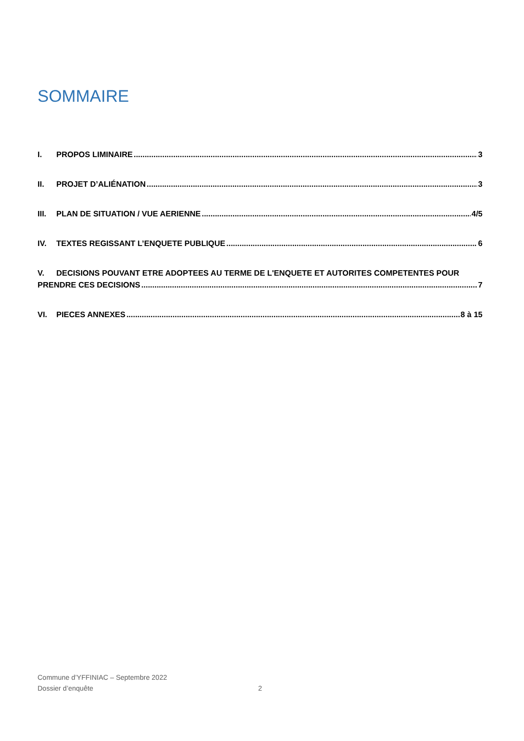SOMMAIRE
I. PROPOS LIMINAIRE 3
II. PROJET D’ALIÉNATION 3
III. PLAN DE SITUATION / VUE AERIENNE 4/5
IV. TEXTES REGISSANT L’ENQUETE PUBLIQUE 6
V. DECISIONS POUVANT ETRE ADOPTEES AU TERME DE L'ENQUETE ET AUTORITES COMPETENTES POUR
PRENDRE CES DECISIONS 7
VI. PIECES ANNEXES 8 à 15
Commune d’YFFINIAC – Septembre 2022
Dossier d’enquête 2